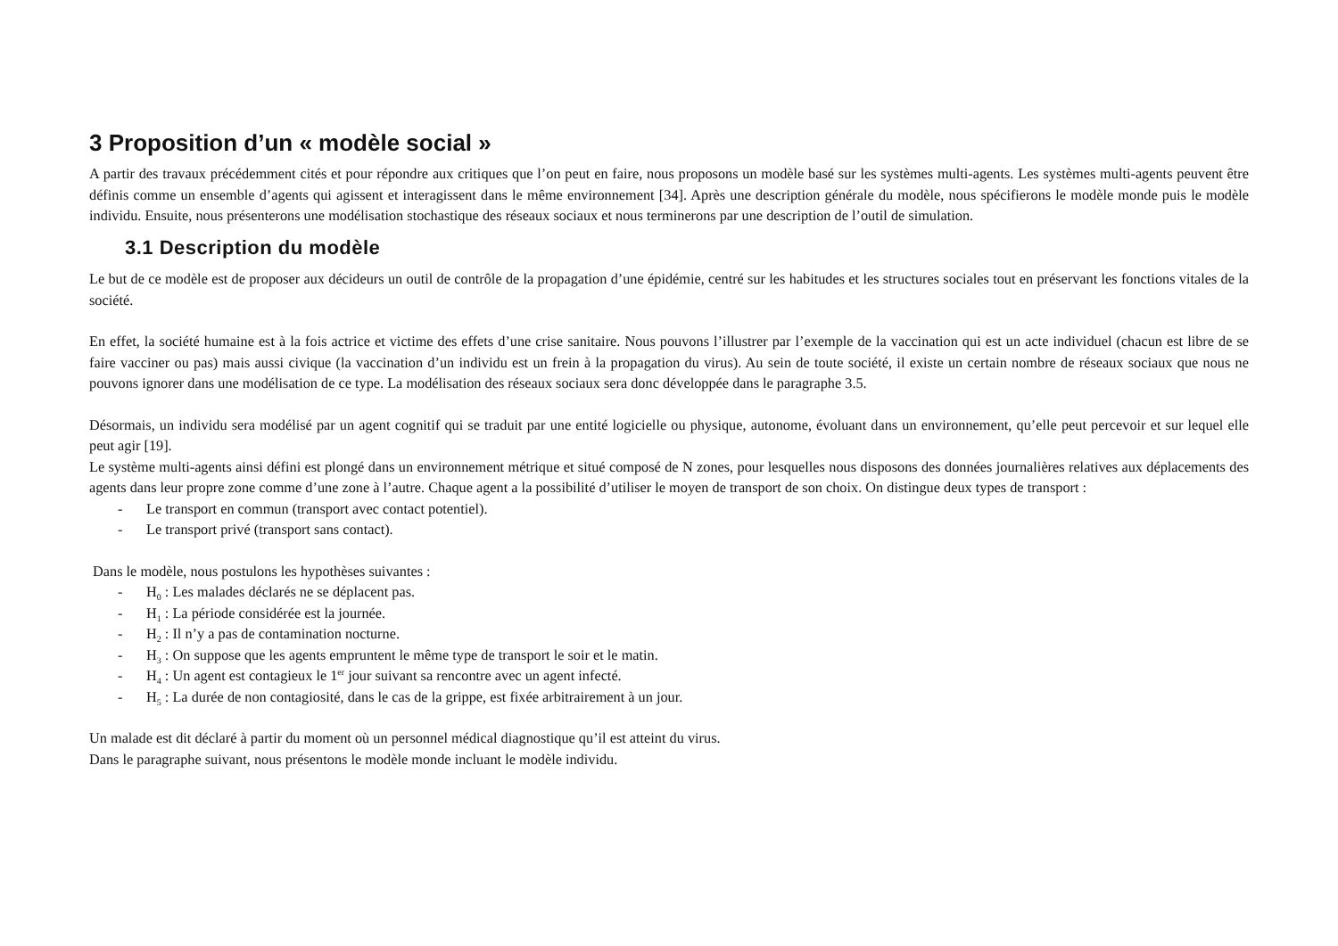3 Proposition d’un « modèle social »
A partir des travaux précédemment cités et pour répondre aux critiques que l’on peut en faire, nous proposons un modèle basé sur les systèmes multi-agents. Les systèmes multi-agents peuvent être définis comme un ensemble d’agents qui agissent et interagissent dans le même environnement [34]. Après une description générale du modèle, nous spécifierons le modèle monde puis le modèle individu. Ensuite, nous présenterons une modélisation stochastique des réseaux sociaux et nous terminerons par une description de l’outil de simulation.
3.1 Description du modèle
Le but de ce modèle est de proposer aux décideurs un outil de contrôle de la propagation d’une épidémie, centré sur les habitudes et les structures sociales tout en préservant les fonctions vitales de la société.
En effet, la société humaine est à la fois actrice et victime des effets d’une crise sanitaire. Nous pouvons l’illustrer par l’exemple de la vaccination qui est un acte individuel (chacun est libre de se faire vacciner ou pas) mais aussi civique (la vaccination d’un individu est un frein à la propagation du virus). Au sein de toute société, il existe un certain nombre de réseaux sociaux que nous ne pouvons ignorer dans une modélisation de ce type. La modélisation des réseaux sociaux sera donc développée dans le paragraphe 3.5.
Désormais, un individu sera modélisé par un agent cognitif qui se traduit par une entité logicielle ou physique, autonome, évoluant dans un environnement, qu’elle peut percevoir et sur lequel elle peut agir [19].
Le système multi-agents ainsi défini est plongé dans un environnement métrique et situé composé de N zones, pour lesquelles nous disposons des données journalières relatives aux déplacements des agents dans leur propre zone comme d’une zone à l’autre. Chaque agent a la possibilité d’utiliser le moyen de transport de son choix. On distingue deux types de transport :
- Le transport en commun (transport avec contact potentiel).
- Le transport privé (transport sans contact).
Dans le modèle, nous postulons les hypothèses suivantes :
- H<sub>0</sub> : Les malades déclarés ne se déplacent pas.
- H<sub>1</sub> : La période considérée est la journée.
- H<sub>2</sub> : Il n’y a pas de contamination nocturne.
- H<sub>3</sub> : On suppose que les agents empruntent le même type de transport le soir et le matin.
- H<sub>4</sub> : Un agent est contagieux le 1<sup>er</sup> jour suivant sa rencontre avec un agent infecté.
- H<sub>5</sub> : La durée de non contagiosité, dans le cas de la grippe, est fixée arbitrairement à un jour.
Un malade est dit déclaré à partir du moment où un personnel médical diagnostique qu’il est atteint du virus.
Dans le paragraphe suivant, nous présentons le modèle monde incluant le modèle individu.